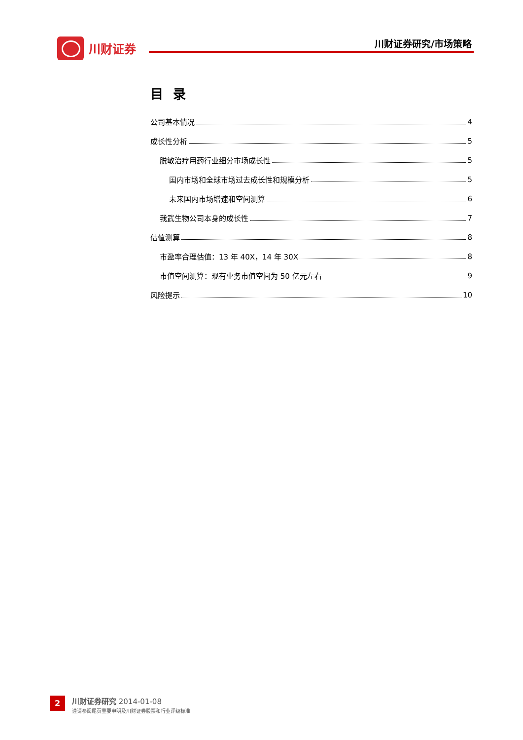川财证券 川财证券研究/市场策略
目录
公司基本情况 4
成长性分析 5
脱敏治疗用药行业细分市场成长性 5
国内市场和全球市场过去成长性和规模分析 5
未来国内市场增速和空间测算 6
我武生物公司本身的成长性 7
估值测算 8
市盈率合理估值：13 年 40X，14 年 30X 8
市值空间测算：现有业务市值空间为 50 亿元左右 9
风险提示 10
2 川财证券研究 2014-01-08
谨请参阅尾页重要申明及川财证券股票和行业评级标准